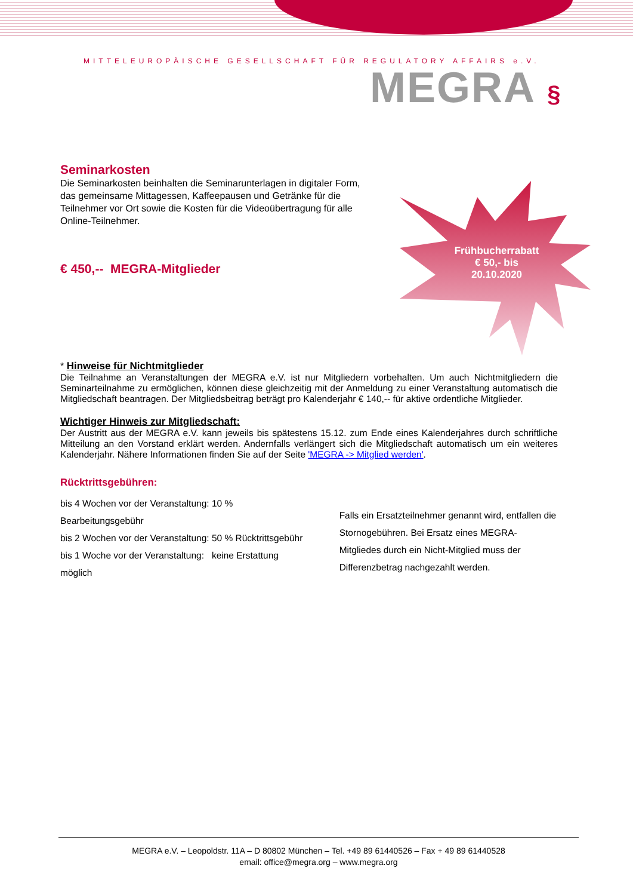MITTELEUROPÄISCHE GESELLSCHAFT FÜR REGULATORY AFFAIRS e.V.
MEGRA §
Frühbucherrabatt
€ 50,- bis
20.10.2020
Seminarkosten
Die Seminarkosten beinhalten die Seminarunterlagen in digitaler Form,
das gemeinsame Mittagessen, Kaffeepausen und Getränke für die
Teilnehmer vor Ort sowie die Kosten für die Videoübertragung für alle
Online-Teilnehmer.
€ 450,-- MEGRA-Mitglieder
* Hinweise für Nichtmitglieder
Die Teilnahme an Veranstaltungen der MEGRA e.V. ist nur Mitgliedern vorbehalten. Um auch Nichtmitgliedern die Seminarteilnahme zu ermöglichen, können diese gleichzeitig mit der Anmeldung zu einer Veranstaltung automatisch die Mitgliedschaft beantragen. Der Mitgliedsbeitrag beträgt pro Kalenderjahr € 140,-- für aktive ordentliche Mitglieder.
Wichtiger Hinweis zur Mitgliedschaft:
Der Austritt aus der MEGRA e.V. kann jeweils bis spätestens 15.12. zum Ende eines Kalenderjahres durch schriftliche Mitteilung an den Vorstand erklärt werden. Andernfalls verlängert sich die Mitgliedschaft automatisch um ein weiteres Kalenderjahr. Nähere Informationen finden Sie auf der Seite 'MEGRA -> Mitglied werden'.
Rücktrittsgebühren:
bis 4 Wochen vor der Veranstaltung: 10 % Bearbeitungsgebühr
bis 2 Wochen vor der Veranstaltung: 50 % Rücktrittsgebühr
bis 1 Woche vor der Veranstaltung: keine Erstattung möglich
Falls ein Ersatzteilnehmer genannt wird, entfallen die Stornogebühren. Bei Ersatz eines MEGRA-Mitgliedes durch ein Nicht-Mitglied muss der Differenzbetrag nachgezahlt werden.
MEGRA e.V. – Leopoldstr. 11A – D 80802 München – Tel. +49 89 61440526 – Fax + 49 89 61440528
email: office@megra.org – www.megra.org